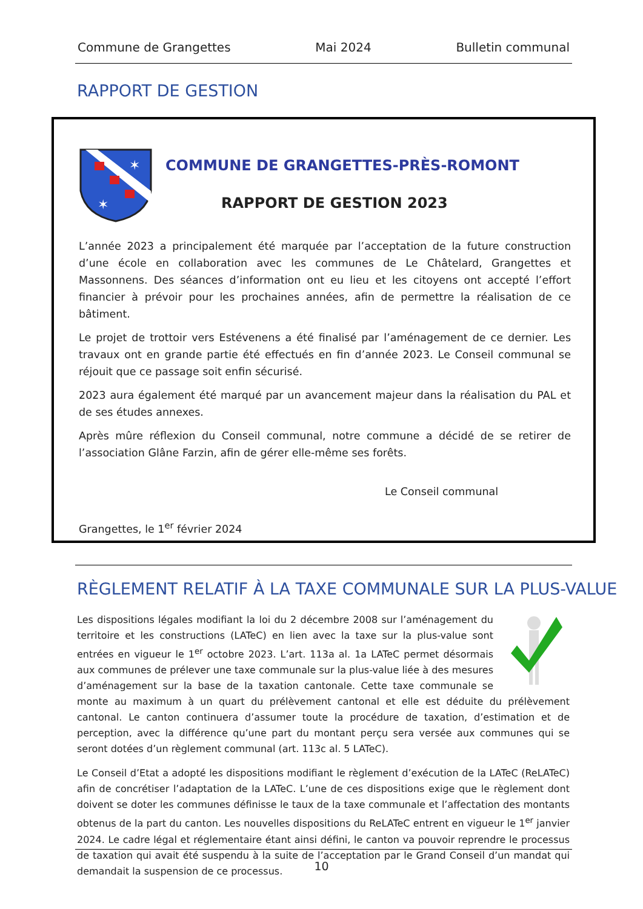Commune de Grangettes Mai 2024 Bulletin communal
RAPPORT DE GESTION
✶
✶
COMMUNE DE GRANGETTES-PRÈS-ROMONT
RAPPORT DE GESTION 2023
L’année 2023 a principalement été marquée par l’acceptation de la future construction d’une école en collaboration avec les communes de Le Châtelard, Grangettes et Massonnens. Des séances d’information ont eu lieu et les citoyens ont accepté l’effort financier à prévoir pour les prochaines années, afin de permettre la réalisation de ce bâtiment.
Le projet de trottoir vers Estévenens a été finalisé par l’aménagement de ce dernier. Les travaux ont en grande partie été effectués en fin d’année 2023. Le Conseil communal se réjouit que ce passage soit enfin sécurisé.
2023 aura également été marqué par un avancement majeur dans la réalisation du PAL et de ses études annexes.
Après mûre réflexion du Conseil communal, notre commune a décidé de se retirer de l’association Glâne Farzin, afin de gérer elle-même ses forêts.
Le Conseil communal
Grangettes, le 1<sup>er</sup> février 2024
RÈGLEMENT RELATIF À LA TAXE COMMUNALE SUR LA PLUS-VALUE
Les dispositions légales modifiant la loi du 2 décembre 2008 sur l’aménagement du territoire et les constructions (LATeC) en lien avec la taxe sur la plus-value sont entrées en vigueur le 1<sup>er</sup> octobre 2023. L’art. 113a al. 1a LATeC permet désormais aux communes de prélever une taxe communale sur la plus-value liée à des mesures d’aménagement sur la base de la taxation cantonale. Cette taxe communale se monte au maximum à un quart du prélèvement cantonal et elle est déduite du prélèvement cantonal. Le canton continuera d’assumer toute la procédure de taxation, d’estimation et de perception, avec la différence qu’une part du montant perçu sera versée aux communes qui se seront dotées d’un règlement communal (art. 113c al. 5 LATeC).
Le Conseil d’Etat a adopté les dispositions modifiant le règlement d’exécution de la LATeC (ReLATeC) afin de concrétiser l’adaptation de la LATeC. L’une de ces dispositions exige que le règlement dont doivent se doter les communes définisse le taux de la taxe communale et l’affectation des montants obtenus de la part du canton. Les nouvelles dispositions du ReLATeC entrent en vigueur le 1<sup>er</sup> janvier 2024. Le cadre légal et réglementaire étant ainsi défini, le canton va pouvoir reprendre le processus de taxation qui avait été suspendu à la suite de l’acceptation par le Grand Conseil d’un mandat qui demandait la suspension de ce processus.
10